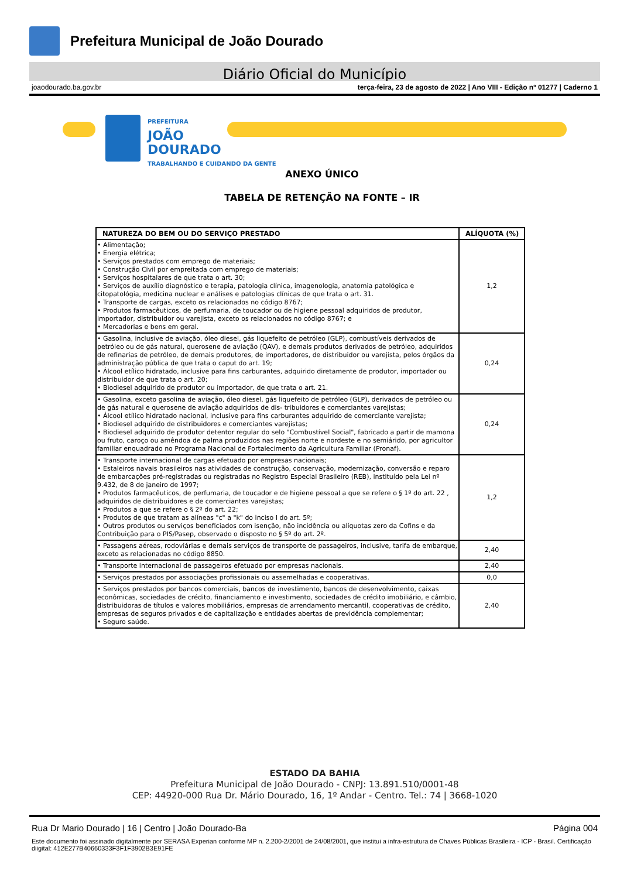Prefeitura Municipal de João Dourado
Diário Oficial do Município
joaodourado.ba.gov.br terça-feira, 23 de agosto de 2022 | Ano VIII - Edição nº 01277 | Caderno 1
PREFEITURA
JOÃO
DOURADO
TRABALHANDO E CUIDANDO DA GENTE
ANEXO ÚNICO
TABELA DE RETENÇÃO NA FONTE – IR
| NATUREZA DO BEM OU DO SERVIÇO PRESTADO | ALÍQUOTA (%) |
| --- | --- |
| • Alimentação; • Energia elétrica; • Serviços prestados com emprego de materiais; • Construção Civil por empreitada com emprego de materiais; • Serviços hospitalares de que trata o art. 30; • Serviços de auxílio diagnóstico e terapia, patologia clínica, imagenologia, anatomia patológica e citopatológia, medicina nuclear e análises e patologias clínicas de que trata o art. 31. • Transporte de cargas, exceto os relacionados no código 8767; • Produtos farmacêuticos, de perfumaria, de toucador ou de higiene pessoal adquiridos de produtor, importador, distribuidor ou varejista, exceto os relacionados no código 8767; e • Mercadorias e bens em geral. | 1,2 |
| • Gasolina, inclusive de aviação, óleo diesel, gás liquefeito de petróleo (GLP), combustíveis derivados de petróleo ou de gás natural, querosene de aviação (QAV), e demais produtos derivados de petróleo, adquiridos de refinarias de petróleo, de demais produtores, de importadores, de distribuidor ou varejista, pelos órgãos da administração pública de que trata o caput do art. 19; • Álcool etílico hidratado, inclusive para fins carburantes, adquirido diretamente de produtor, importador ou distribuidor de que trata o art. 20; • Biodiesel adquirido de produtor ou importador, de que trata o art. 21. | 0,24 |
| • Gasolina, exceto gasolina de aviação, óleo diesel, gás liquefeito de petróleo (GLP), derivados de petróleo ou de gás natural e querosene de aviação adquiridos de dis- tribuidores e comerciantes varejistas; • Álcool etílico hidratado nacional, inclusive para fins carburantes adquirido de comerciante varejista; • Biodiesel adquirido de distribuidores e comerciantes varejistas; • Biodiesel adquirido de produtor detentor regular do selo "Combustível Social", fabricado a partir de mamona ou fruto, caroço ou amêndoa de palma produzidos nas regiões norte e nordeste e no semiárido, por agricultor familiar enquadrado no Programa Nacional de Fortalecimento da Agricultura Familiar (Pronaf). | 0,24 |
| • Transporte internacional de cargas efetuado por empresas nacionais; • Estaleiros navais brasileiros nas atividades de construção, conservação, modernização, conversão e reparo de embarcações pré-registradas ou registradas no Registro Especial Brasileiro (REB), instituído pela Lei nº 9.432, de 8 de janeiro de 1997; • Produtos farmacêuticos, de perfumaria, de toucador e de higiene pessoal a que se refere o § 1º do art. 22 , adquiridos de distribuidores e de comerciantes varejistas; • Produtos a que se refere o § 2º do art. 22; • Produtos de que tratam as alíneas "c" a "k" do inciso I do art. 5º; • Outros produtos ou serviços beneficiados com isenção, não incidência ou alíquotas zero da Cofins e da Contribuição para o PIS/Pasep, observado o disposto no § 5º do art. 2º. | 1,2 |
| • Passagens aéreas, rodoviárias e demais serviços de transporte de passageiros, inclusive, tarifa de embarque, exceto as relacionadas no código 8850. | 2,40 |
| • Transporte internacional de passageiros efetuado por empresas nacionais. | 2,40 |
| • Serviços prestados por associações profissionais ou assemelhadas e cooperativas. | 0,0 |
| • Serviços prestados por bancos comerciais, bancos de investimento, bancos de desenvolvimento, caixas econômicas, sociedades de crédito, financiamento e investimento, sociedades de crédito imobiliário, e câmbio, distribuidoras de títulos e valores mobiliários, empresas de arrendamento mercantil, cooperativas de crédito, empresas de seguros privados e de capitalização e entidades abertas de previdência complementar; • Seguro saúde. | 2,40 |
ESTADO DA BAHIA
Prefeitura Municipal de João Dourado - CNPJ: 13.891.510/0001-48
CEP: 44920-000 Rua Dr. Mário Dourado, 16, 1º Andar - Centro. Tel.: 74 | 3668-1020
Rua Dr Mario Dourado | 16 | Centro | João Dourado-Ba Página 004
Este documento foi assinado digitalmente por SERASA Experian conforme MP n. 2.200-2/2001 de 24/08/2001, que institui a infra-estrutura de Chaves Públicas Brasileira - ICP - Brasil. Certificação diigital: 412E277B40660333F3F1F3902B3E91FE